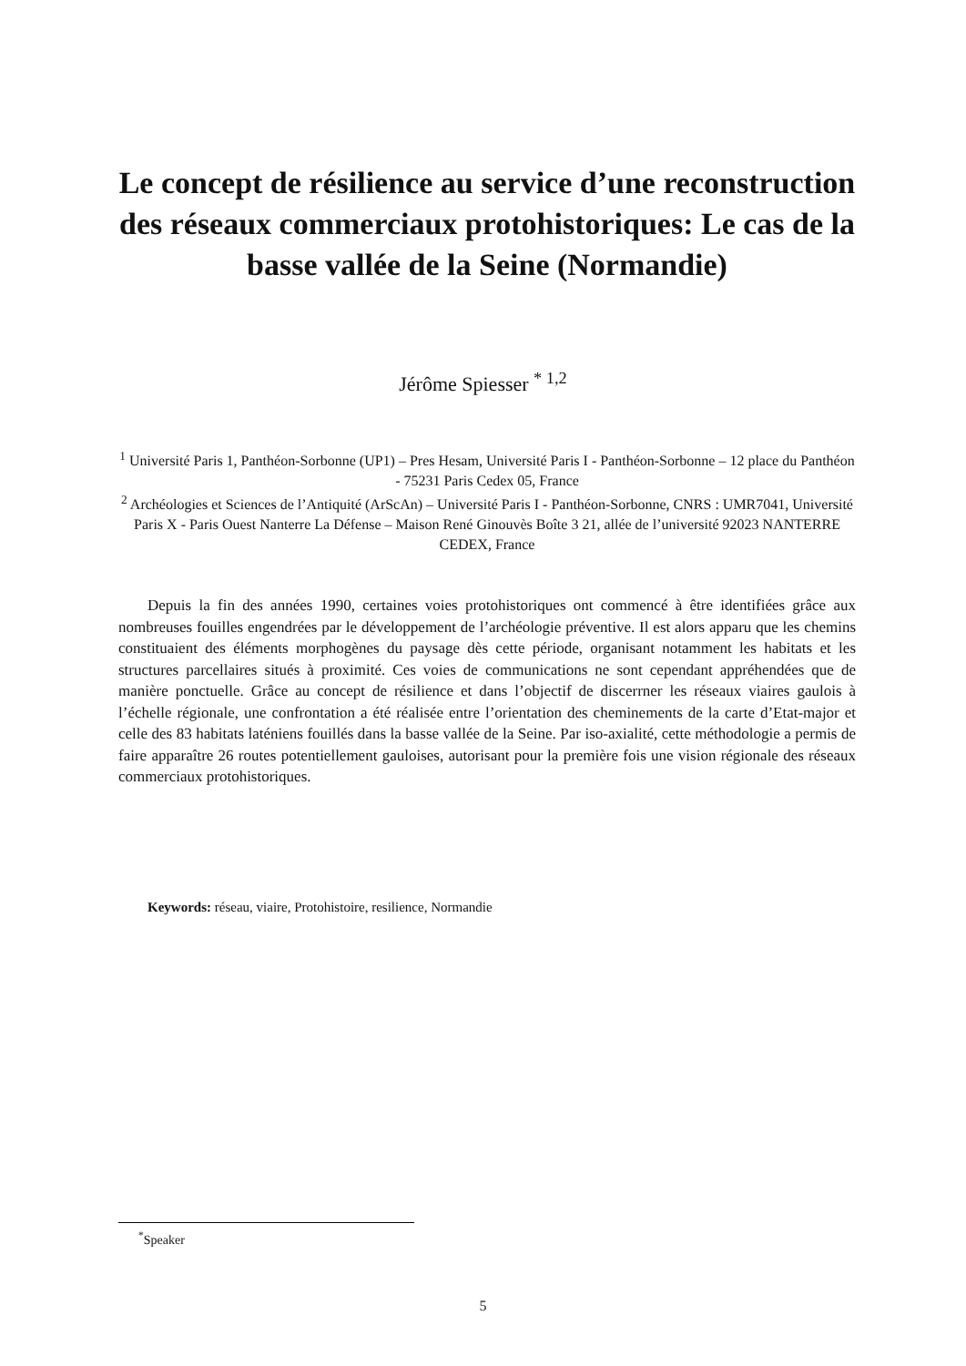Le concept de résilience au service d’une reconstruction des réseaux commerciaux protohistoriques: Le cas de la basse vallée de la Seine (Normandie)
Jérôme Spiesser <sup>* 1,2</sup>
<sup>1</sup> Université Paris 1, Panthéon-Sorbonne (UP1) – Pres Hesam, Université Paris I - Panthéon-Sorbonne – 12 place du Panthéon - 75231 Paris Cedex 05, France
<sup>2</sup> Archéologies et Sciences de l’Antiquité (ArScAn) – Université Paris I - Panthéon-Sorbonne, CNRS : UMR7041, Université Paris X - Paris Ouest Nanterre La Défense – Maison René Ginouvès Boîte 3 21, allée de l’université 92023 NANTERRE CEDEX, France
Depuis la fin des années 1990, certaines voies protohistoriques ont commencé à être identifiées grâce aux nombreuses fouilles engendrées par le développement de l’archéologie préventive. Il est alors apparu que les chemins constituaient des éléments morphogènes du paysage dès cette période, organisant notamment les habitats et les structures parcellaires situés à proximité. Ces voies de communications ne sont cependant appréhendées que de manière ponctuelle. Grâce au concept de résilience et dans l’objectif de discerrner les réseaux viaires gaulois à l’échelle régionale, une confrontation a été réalisée entre l’orientation des cheminements de la carte d’Etat-major et celle des 83 habitats laténiens fouillés dans la basse vallée de la Seine. Par iso-axialité, cette méthodologie a permis de faire apparaître 26 routes potentiellement gauloises, autorisant pour la première fois une vision régionale des réseaux commerciaux protohistoriques.
Keywords: réseau, viaire, Protohistoire, resilience, Normandie
<sup>*</sup> Speaker
5